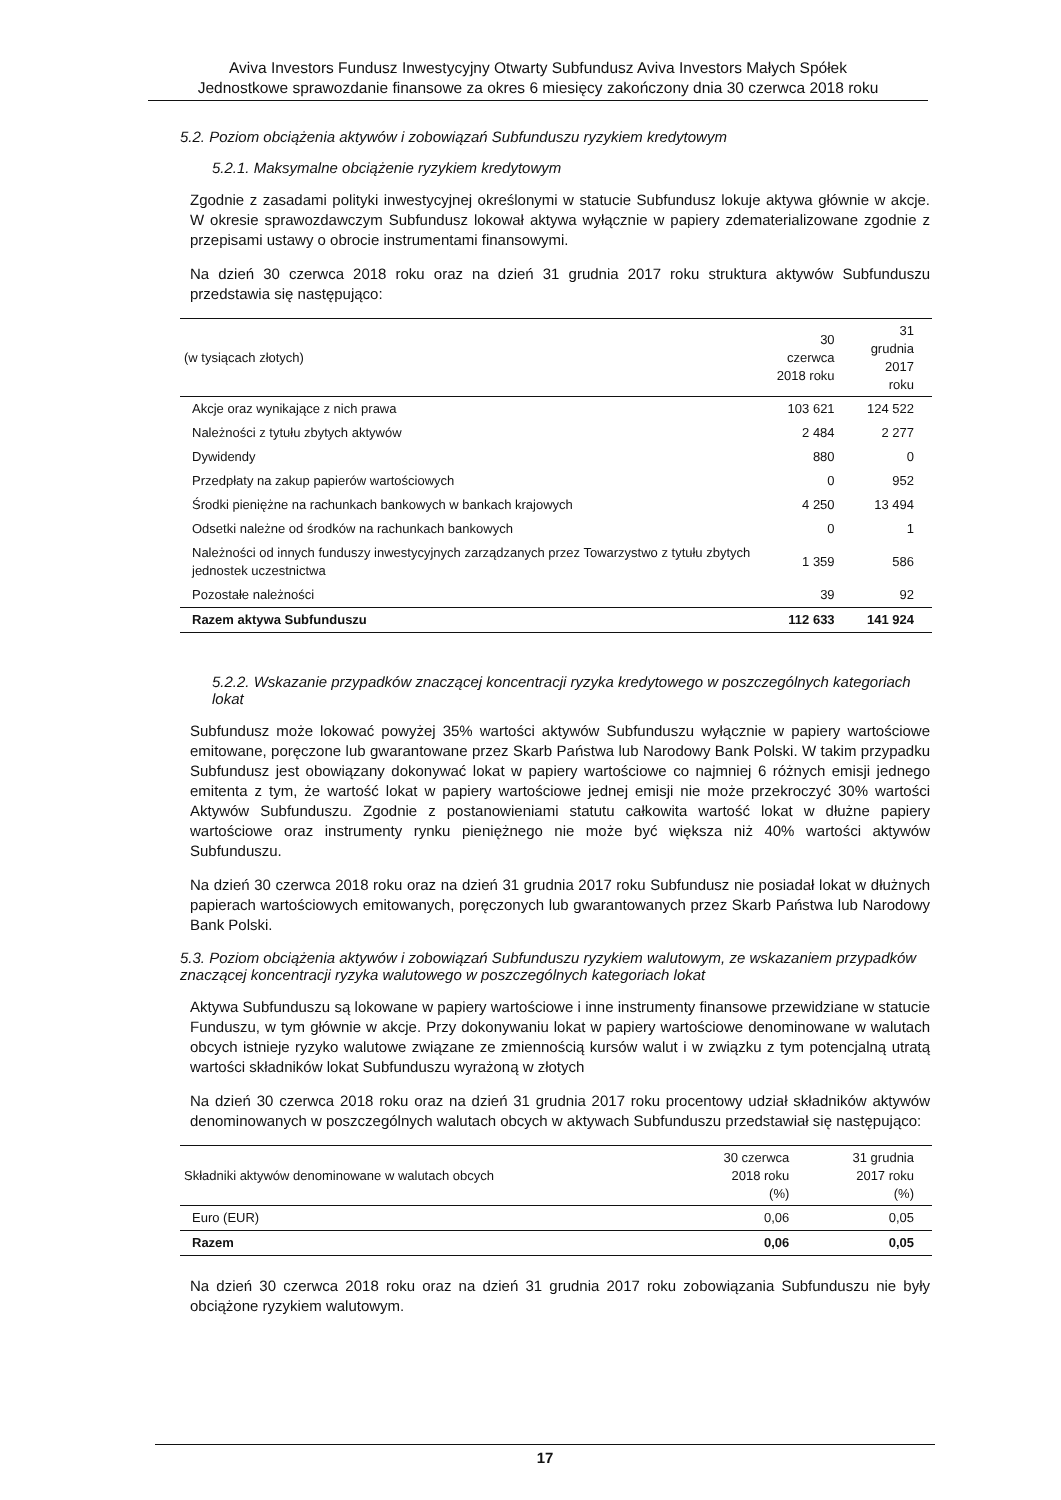Aviva Investors Fundusz Inwestycyjny Otwarty Subfundusz Aviva Investors Małych Spółek
Jednostkowe sprawozdanie finansowe za okres 6 miesięcy zakończony dnia 30 czerwca 2018 roku
5.2. Poziom obciążenia aktywów i zobowiązań Subfunduszu ryzykiem kredytowym
5.2.1. Maksymalne obciążenie ryzykiem kredytowym
Zgodnie z zasadami polityki inwestycyjnej określonymi w statucie Subfundusz lokuje aktywa głównie w akcje. W okresie sprawozdawczym Subfundusz lokował aktywa wyłącznie w papiery zdematerializowane zgodnie z przepisami ustawy o obrocie instrumentami finansowymi.
Na dzień 30 czerwca 2018 roku oraz na dzień 31 grudnia 2017 roku struktura aktywów Subfunduszu przedstawia się następująco:
| (w tysiącach złotych) | 30 czerwca 2018 roku | 31 grudnia 2017 roku |
| --- | --- | --- |
| Akcje oraz wynikające z nich prawa | 103 621 | 124 522 |
| Należności z tytułu zbytych aktywów | 2 484 | 2 277 |
| Dywidendy | 880 | 0 |
| Przedpłaty na zakup papierów wartościowych | 0 | 952 |
| Środki pieniężne na rachunkach bankowych w bankach krajowych | 4 250 | 13 494 |
| Odsetki należne od środków na rachunkach bankowych | 0 | 1 |
| Należności od innych funduszy inwestycyjnych zarządzanych przez Towarzystwo z tytułu zbytych jednostek uczestnictwa | 1 359 | 586 |
| Pozostałe należności | 39 | 92 |
| Razem aktywa Subfunduszu | 112 633 | 141 924 |
5.2.2. Wskazanie przypadków znaczącej koncentracji ryzyka kredytowego w poszczególnych kategoriach lokat
Subfundusz może lokować powyżej 35% wartości aktywów Subfunduszu wyłącznie w papiery wartościowe emitowane, poręczone lub gwarantowane przez Skarb Państwa lub Narodowy Bank Polski. W takim przypadku Subfundusz jest obowiązany dokonywać lokat w papiery wartościowe co najmniej 6 różnych emisji jednego emitenta z tym, że wartość lokat w papiery wartościowe jednej emisji nie może przekroczyć 30% wartości Aktywów Subfunduszu. Zgodnie z postanowieniami statutu całkowita wartość lokat w dłużne papiery wartościowe oraz instrumenty rynku pieniężnego nie może być większa niż 40% wartości aktywów Subfunduszu.
Na dzień 30 czerwca 2018 roku oraz na dzień 31 grudnia 2017 roku Subfundusz nie posiadał lokat w dłużnych papierach wartościowych emitowanych, poręczonych lub gwarantowanych przez Skarb Państwa lub Narodowy Bank Polski.
5.3. Poziom obciążenia aktywów i zobowiązań Subfunduszu ryzykiem walutowym, ze wskazaniem przypadków znaczącej koncentracji ryzyka walutowego w poszczególnych kategoriach lokat
Aktywa Subfunduszu są lokowane w papiery wartościowe i inne instrumenty finansowe przewidziane w statucie Funduszu, w tym głównie w akcje. Przy dokonywaniu lokat w papiery wartościowe denominowane w walutach obcych istnieje ryzyko walutowe związane ze zmiennością kursów walut i w związku z tym potencjalną utratą wartości składników lokat Subfunduszu wyrażoną w złotych
Na dzień 30 czerwca 2018 roku oraz na dzień 31 grudnia 2017 roku procentowy udział składników aktywów denominowanych w poszczególnych walutach obcych w aktywach Subfunduszu przedstawiał się następująco:
| Składniki aktywów denominowane w walutach obcych | 30 czerwca 2018 roku (%) | 31 grudnia 2017 roku (%) |
| --- | --- | --- |
| Euro (EUR) | 0,06 | 0,05 |
| Razem | 0,06 | 0,05 |
Na dzień 30 czerwca 2018 roku oraz na dzień 31 grudnia 2017 roku zobowiązania Subfunduszu nie były obciążone ryzykiem walutowym.
17